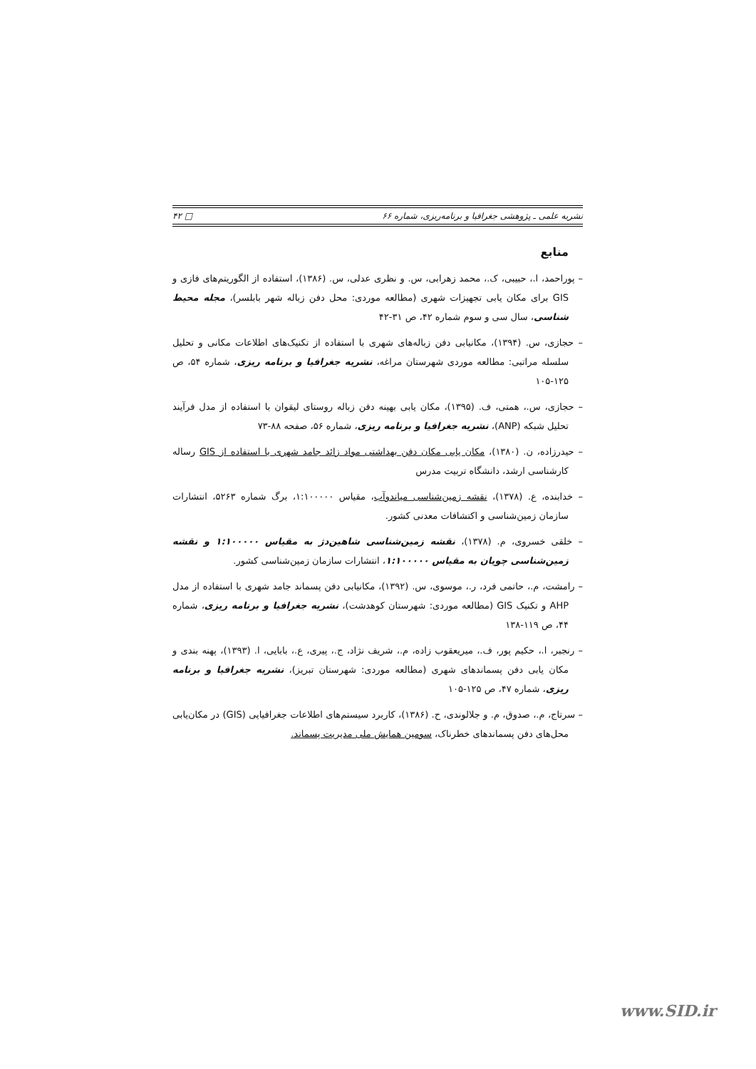نشریه علمی ـ پژوهشی جغرافیا و برنامه‌ریزی، شماره ۶۶ □ ۴۲
منابع
– پوراحمد، ا.، حبیبی، ک.، محمد زهرابی، س. و نظری عدلی، س. (۱۳۸۶)، استفاده از الگوریتم‌های فازی و GIS برای مکان یابی تجهیزات شهری (مطالعه موردی: محل دفن زباله شهر بابلسر)، مجله محیط شناسی، سال سی و سوم شماره ۴۲، ص ۳۱-۴۲
– حجازی، س. (۱۳۹۴)، مکانیابی دفن زباله‌های شهری با استفاده از تکنیک‌های اطلاعات مکانی و تحلیل سلسله مراتبی: مطالعه موردی شهرستان مراغه، نشریه جغرافیا و برنامه ریزی، شماره ۵۴، ص ۱۲۵-۱۰۵
– حجازی، س.، همتی، ف. (۱۳۹۵)، مکان یابی بهینه دفن زباله روستای لیقوان با استفاده از مدل فرآیند تحلیل شبکه (ANP)، نشریه جغرافیا و برنامه ریزی، شماره ۵۶، صفحه ۸۸-۷۳
– حیدرزاده، ن. (۱۳۸۰)، مکان یابی مکان دفن بهداشتی مواد زائد جامد شهری با استفاده از GIS رساله کارشناسی ارشد، دانشگاه تربیت مدرس
– خدابنده، ع. (۱۳۷۸)، نقشه زمین‌شناسی میاندوآب، مقیاس ۱:۱۰۰۰۰۰، برگ شماره ۵۲۶۳، انتشارات سازمان زمین‌شناسی و اکتشافات معدنی کشور.
– خلقی خسروی، م. (۱۳۷۸)، نقشه زمین‌شناسی شاهین‌دژ به مقیاس ۱:۱۰۰۰۰۰ و نقشه زمین‌شناسی چویان به مقیاس ۱:۱۰۰۰۰۰، انتشارات سازمان زمین‌شناسی کشور.
– رامشت، م.، حاتمی فرد، ر.، موسوی، س. (۱۳۹۲)، مکانیابی دفن پسماند جامد شهری با استفاده از مدل AHP و تکنیک GIS (مطالعه موردی: شهرستان کوهدشت)، نشریه جغرافیا و برنامه ریزی، شماره ۴۴، ص ۱۱۹-۱۳۸
– رنجبر، ا.، حکیم پور، ف.، میریعقوب زاده، م.، شریف نژاد، ج.، پیری، ع.، بابایی، ا. (۱۳۹۳)، پهنه بندی و مکان یابی دفن پسماندهای شهری (مطالعه موردی: شهرستان تبریز)، نشریه جغرافیا و برنامه ریزی، شماره ۴۷، ص ۱۲۵-۱۰۵
– سرتاج، م.، صدوق، م. و جلالوندی، ح. (۱۳۸۶)، کاربرد سیستم‌های اطلاعات جغرافیایی (GIS) در مکان‌یابی محل‌های دفن پسماندهای خطرناک، سومین همایش ملی مدیریت پسماند.
www.SID.ir